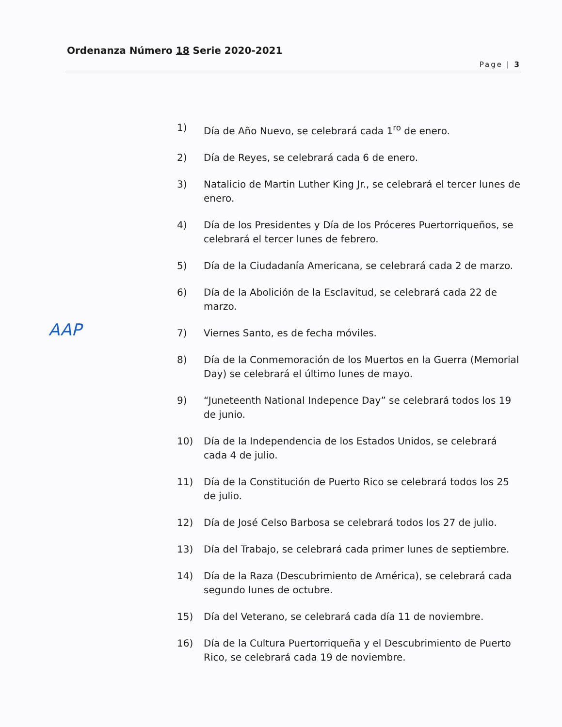Ordenanza Número 18 Serie 2020-2021
Page | 3
AAP
1) Día de Año Nuevo, se celebrará cada 1<sup>ro</sup> de enero.
2) Día de Reyes, se celebrará cada 6 de enero.
3) Natalicio de Martin Luther King Jr., se celebrará el tercer lunes de enero.
4) Día de los Presidentes y Día de los Próceres Puertorriqueños, se celebrará el tercer lunes de febrero.
5) Día de la Ciudadanía Americana, se celebrará cada 2 de marzo.
6) Día de la Abolición de la Esclavitud, se celebrará cada 22 de marzo.
7) Viernes Santo, es de fecha móviles.
8) Día de la Conmemoración de los Muertos en la Guerra (Memorial Day) se celebrará el último lunes de mayo.
9) “Juneteenth National Indepence Day” se celebrará todos los 19 de junio.
10) Día de la Independencia de los Estados Unidos, se celebrará cada 4 de julio.
11) Día de la Constitución de Puerto Rico se celebrará todos los 25 de julio.
12) Día de José Celso Barbosa se celebrará todos los 27 de julio.
13) Día del Trabajo, se celebrará cada primer lunes de septiembre.
14) Día de la Raza (Descubrimiento de América), se celebrará cada segundo lunes de octubre.
15) Día del Veterano, se celebrará cada día 11 de noviembre.
16) Día de la Cultura Puertorriqueña y el Descubrimiento de Puerto Rico, se celebrará cada 19 de noviembre.